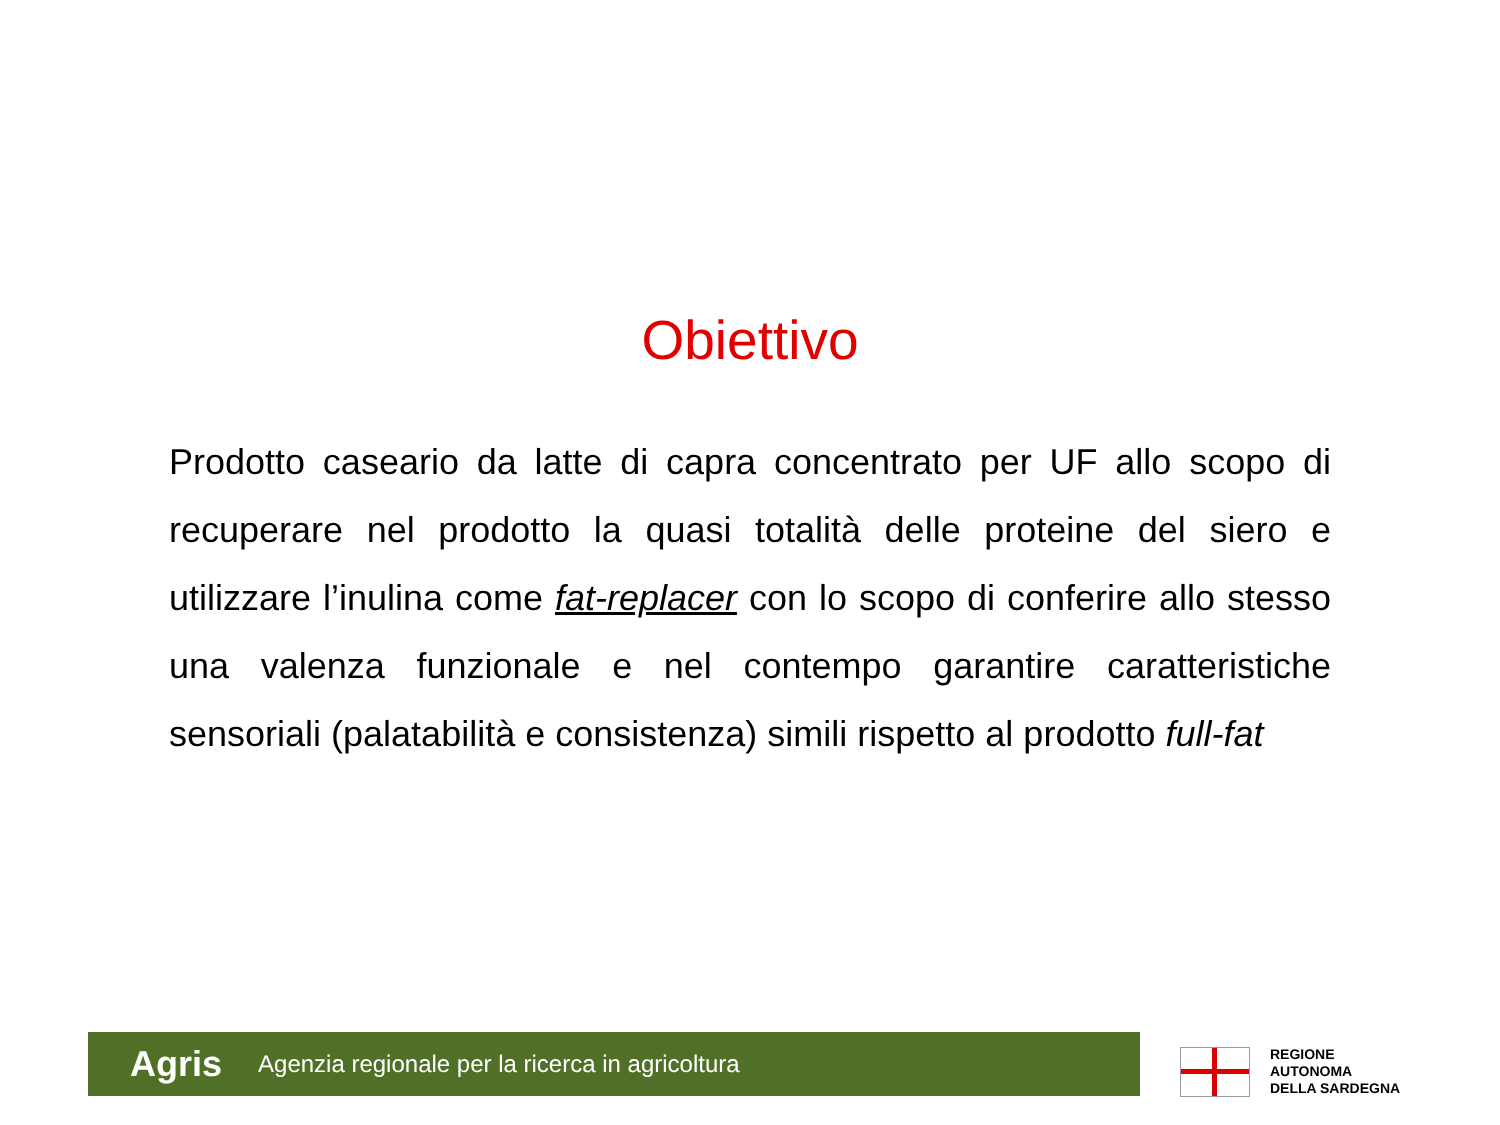Obiettivo
Prodotto caseario da latte di capra concentrato per UF allo scopo di recuperare nel prodotto la quasi totalità delle proteine del siero e utilizzare l’inulina come fat-replacer con lo scopo di conferire allo stesso una valenza funzionale e nel contempo garantire caratteristiche sensoriali (palatabilità e consistenza) simili rispetto al prodotto full-fat
Agris Agenzia regionale per la ricerca in agricoltura
REGIONE
AUTONOMA
DELLA SARDEGNA